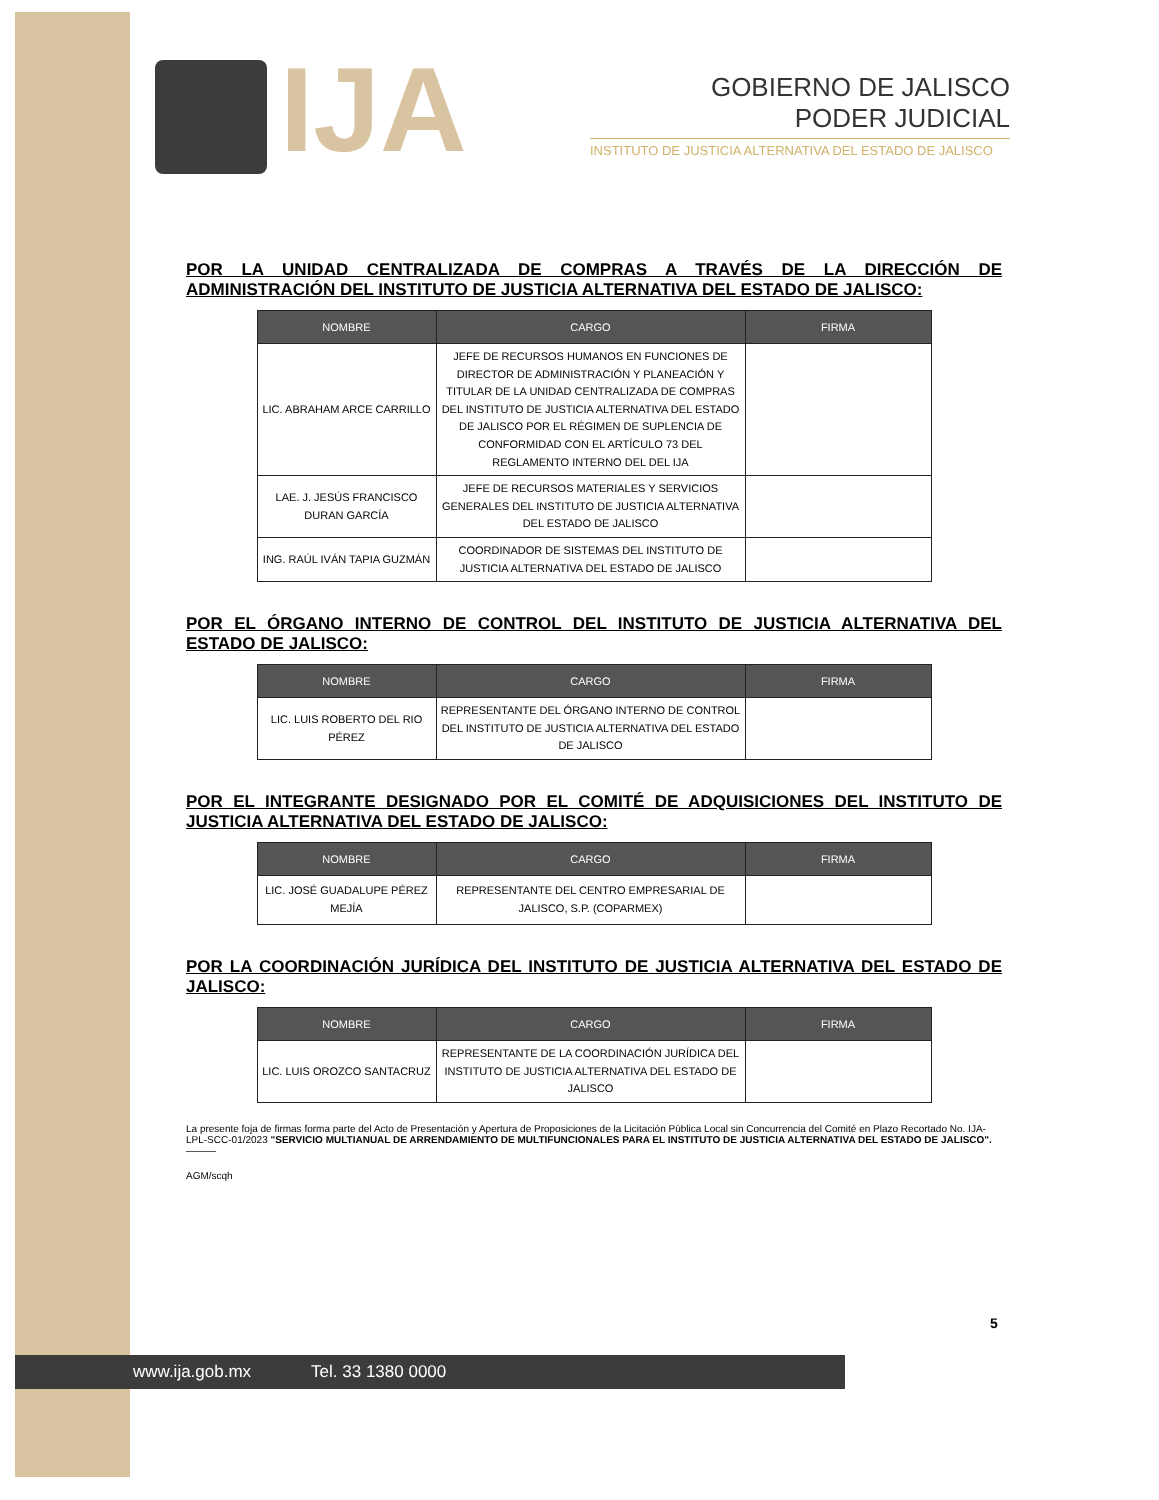IJA
GOBIERNO DE JALISCO
PODER JUDICIAL
INSTITUTO DE JUSTICIA ALTERNATIVA DEL ESTADO DE JALISCO
POR LA UNIDAD CENTRALIZADA DE COMPRAS A TRAVÉS DE LA DIRECCIÓN DE ADMINISTRACIÓN DEL INSTITUTO DE JUSTICIA ALTERNATIVA DEL ESTADO DE JALISCO:
| NOMBRE | CARGO | FIRMA |
| --- | --- | --- |
| LIC. ABRAHAM ARCE CARRILLO | JEFE DE RECURSOS HUMANOS EN FUNCIONES DE DIRECTOR DE ADMINISTRACIÓN Y PLANEACIÓN Y TITULAR DE LA UNIDAD CENTRALIZADA DE COMPRAS DEL INSTITUTO DE JUSTICIA ALTERNATIVA DEL ESTADO DE JALISCO POR EL RÉGIMEN DE SUPLENCIA DE CONFORMIDAD CON EL ARTÍCULO 73 DEL REGLAMENTO INTERNO DEL DEL IJA | |
| LAE. J. JESÚS FRANCISCO DURAN GARCÍA | JEFE DE RECURSOS MATERIALES Y SERVICIOS GENERALES DEL INSTITUTO DE JUSTICIA ALTERNATIVA DEL ESTADO DE JALISCO | |
| ING. RAÚL IVÁN TAPIA GUZMÁN | COORDINADOR DE SISTEMAS DEL INSTITUTO DE JUSTICIA ALTERNATIVA DEL ESTADO DE JALISCO | |
POR EL ÓRGANO INTERNO DE CONTROL DEL INSTITUTO DE JUSTICIA ALTERNATIVA DEL ESTADO DE JALISCO:
| NOMBRE | CARGO | FIRMA |
| --- | --- | --- |
| LIC. LUIS ROBERTO DEL RIO PÉREZ | REPRESENTANTE DEL ÓRGANO INTERNO DE CONTROL DEL INSTITUTO DE JUSTICIA ALTERNATIVA DEL ESTADO DE JALISCO | |
POR EL INTEGRANTE DESIGNADO POR EL COMITÉ DE ADQUISICIONES DEL INSTITUTO DE JUSTICIA ALTERNATIVA DEL ESTADO DE JALISCO:
| NOMBRE | CARGO | FIRMA |
| --- | --- | --- |
| LIC. JOSÉ GUADALUPE PÉREZ MEJÍA | REPRESENTANTE DEL CENTRO EMPRESARIAL DE JALISCO, S.P. (COPARMEX) | |
POR LA COORDINACIÓN JURÍDICA DEL INSTITUTO DE JUSTICIA ALTERNATIVA DEL ESTADO DE JALISCO:
| NOMBRE | CARGO | FIRMA |
| --- | --- | --- |
| LIC. LUIS OROZCO SANTACRUZ | REPRESENTANTE DE LA COORDINACIÓN JURÍDICA DEL INSTITUTO DE JUSTICIA ALTERNATIVA DEL ESTADO DE JALISCO | |
La presente foja de firmas forma parte del Acto de Presentación y Apertura de Proposiciones de la Licitación Pública Local sin Concurrencia del Comité en Plazo Recortado No. IJA-LPL-SCC-01/2023 "SERVICIO MULTIANUAL DE ARRENDAMIENTO DE MULTIFUNCIONALES PARA EL INSTITUTO DE JUSTICIA ALTERNATIVA DEL ESTADO DE JALISCO". ———
AGM/scqh
5
www.ija.gob.mx Tel. 33 1380 0000